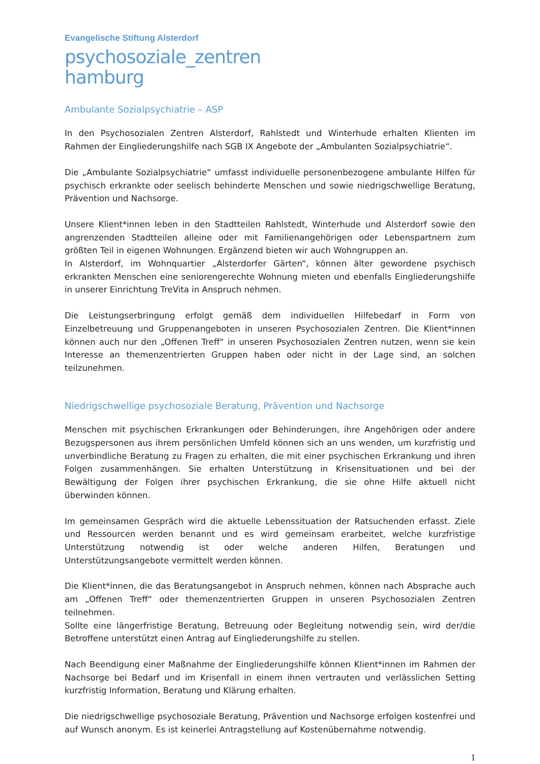Evangelische Stiftung Alsterdorf
psychosoziale_zentren
hamburg
Ambulante Sozialpsychiatrie – ASP
In den Psychosozialen Zentren Alsterdorf, Rahlstedt und Winterhude erhalten Klienten im Rahmen der Eingliederungshilfe nach SGB IX Angebote der „Ambulanten Sozialpsychiatrie“.
Die „Ambulante Sozialpsychiatrie“ umfasst individuelle personenbezogene ambulante Hilfen für psychisch erkrankte oder seelisch behinderte Menschen und sowie niedrigschwellige Beratung, Prävention und Nachsorge.
Unsere Klient*innen leben in den Stadtteilen Rahlstedt, Winterhude und Alsterdorf sowie den angrenzenden Stadtteilen alleine oder mit Familienangehörigen oder Lebenspartnern zum größten Teil in eigenen Wohnungen. Ergänzend bieten wir auch Wohngruppen an.
In Alsterdorf, im Wohnquartier „Alsterdorfer Gärten“, können älter gewordene psychisch erkrankten Menschen eine seniorengerechte Wohnung mieten und ebenfalls Eingliederungshilfe in unserer Einrichtung TreVita in Anspruch nehmen.
Die Leistungserbringung erfolgt gemäß dem individuellen Hilfebedarf in Form von Einzelbetreuung und Gruppenangeboten in unseren Psychosozialen Zentren. Die Klient*innen können auch nur den „Offenen Treff“ in unseren Psychosozialen Zentren nutzen, wenn sie kein Interesse an themenzentrierten Gruppen haben oder nicht in der Lage sind, an solchen teilzunehmen.
Niedrigschwellige psychosoziale Beratung, Prävention und Nachsorge
Menschen mit psychischen Erkrankungen oder Behinderungen, ihre Angehörigen oder andere Bezugspersonen aus ihrem persönlichen Umfeld können sich an uns wenden, um kurzfristig und unverbindliche Beratung zu Fragen zu erhalten, die mit einer psychischen Erkrankung und ihren Folgen zusammenhängen. Sie erhalten Unterstützung in Krisensituationen und bei der Bewältigung der Folgen ihrer psychischen Erkrankung, die sie ohne Hilfe aktuell nicht überwinden können.
Im gemeinsamen Gespräch wird die aktuelle Lebenssituation der Ratsuchenden erfasst. Ziele und Ressourcen werden benannt und es wird gemeinsam erarbeitet, welche kurzfristige Unterstützung notwendig ist oder welche anderen Hilfen, Beratungen und Unterstützungsangebote vermittelt werden können.
Die Klient*innen, die das Beratungsangebot in Anspruch nehmen, können nach Absprache auch am „Offenen Treff“ oder themenzentrierten Gruppen in unseren Psychosozialen Zentren teilnehmen.
Sollte eine längerfristige Beratung, Betreuung oder Begleitung notwendig sein, wird der/die Betroffene unterstützt einen Antrag auf Eingliederungshilfe zu stellen.
Nach Beendigung einer Maßnahme der Eingliederungshilfe können Klient*innen im Rahmen der Nachsorge bei Bedarf und im Krisenfall in einem ihnen vertrauten und verlässlichen Setting kurzfristig Information, Beratung und Klärung erhalten.
Die niedrigschwellige psychosoziale Beratung, Prävention und Nachsorge erfolgen kostenfrei und auf Wunsch anonym. Es ist keinerlei Antragstellung auf Kostenübernahme notwendig.
1